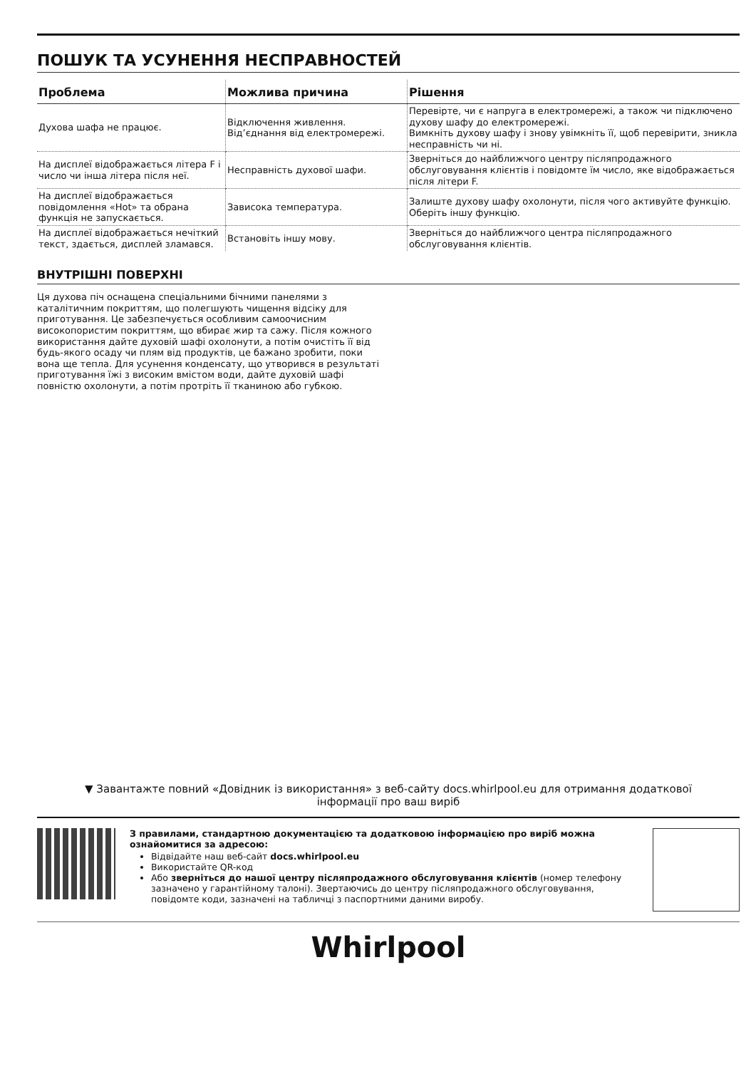ПОШУК ТА УСУНЕННЯ НЕСПРАВНОСТЕЙ
| Проблема | Можлива причина | Рішення |
| --- | --- | --- |
| Духова шафа не працює. | Відключення живлення. Від’єднання від електромережі. | Перевірте, чи є напруга в електромережі, а також чи підключено духову шафу до електромережі. Вимкніть духову шафу і знову увімкніть її, щоб перевірити, зникла несправність чи ні. |
| На дисплеї відображається літера F і число чи інша літера після неї. | Несправність духової шафи. | Зверніться до найближчого центру післяпродажного обслуговування клієнтів і повідомте їм число, яке відображається після літери F. |
| На дисплеї відображається повідомлення «Hot» та обрана функція не запускається. | Зависока температура. | Залиште духову шафу охолонути, після чого активуйте функцію. Оберіть іншу функцію. |
| На дисплеї відображається нечіткий текст, здається, дисплей зламався. | Встановіть іншу мову. | Зверніться до найближчого центра післяпродажного обслуговування клієнтів. |
ВНУТРІШНІ ПОВЕРХНІ
Ця духова піч оснащена спеціальними бічними панелями з каталітичним покриттям, що полегшують чищення відсіку для приготування. Це забезпечується особливим самоочисним високопористим покриттям, що вбирає жир та сажу. Після кожного використання дайте духовій шафі охолонути, а потім очистіть її від будь-якого осаду чи плям від продуктів, це бажано зробити, поки вона ще тепла. Для усунення конденсату, що утворився в результаті приготування їжі з високим вмістом води, дайте духовій шафі повністю охолонути, а потім протріть її тканиною або губкою.
▼ Завантажте повний «Довідник із використання» з веб-сайту docs.whirlpool.eu для отримання додаткової інформації про ваш виріб
З правилами, стандартною документацією та додатковою інформацією про виріб можна ознайомитися за адресою:
Відвідайте наш веб-сайт docs.whirlpool.eu
Використайте QR-код
Або зверніться до нашої центру післяпродажного обслуговування клієнтів (номер телефону зазначено у гарантійному талоні). Звертаючись до центру післяпродажного обслуговування, повідомте коди, зазначені на табличці з паспортними даними виробу.
Whirlpool